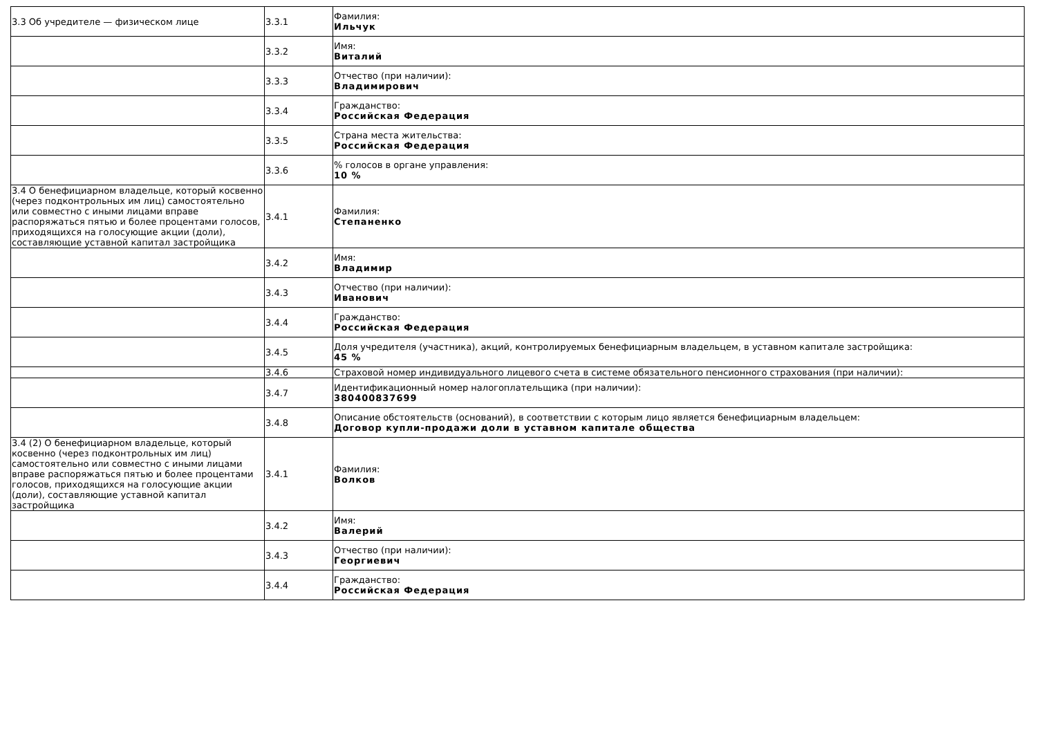| 3.3 Об учредителе — физическом лице | 3.3.1 | Фамилия: Ильчук |
| | 3.3.2 | Имя: Виталий |
| | 3.3.3 | Отчество (при наличии): Владимирович |
| | 3.3.4 | Гражданство: Российская Федерация |
| | 3.3.5 | Страна места жительства: Российская Федерация |
| | 3.3.6 | % голосов в органе управления: 10 % |
| 3.4 О бенефициарном владельце, который косвенно (через подконтрольных им лиц) самостоятельно или совместно с иными лицами вправе распоряжаться пятью и более процентами голосов, приходящихся на голосующие акции (доли), составляющие уставной капитал застройщика | 3.4.1 | Фамилия: Степаненко |
| | 3.4.2 | Имя: Владимир |
| | 3.4.3 | Отчество (при наличии): Иванович |
| | 3.4.4 | Гражданство: Российская Федерация |
| | 3.4.5 | Доля учредителя (участника), акций, контролируемых бенефициарным владельцем, в уставном капитале застройщика: 45 % |
| | 3.4.6 | Страховой номер индивидуального лицевого счета в системе обязательного пенсионного страхования (при наличии): |
| | 3.4.7 | Идентификационный номер налогоплательщика (при наличии): 380400837699 |
| | 3.4.8 | Описание обстоятельств (оснований), в соответствии с которым лицо является бенефициарным владельцем: Договор купли-продажи доли в уставном капитале общества |
| 3.4 (2) О бенефициарном владельце, который косвенно (через подконтрольных им лиц) самостоятельно или совместно с иными лицами вправе распоряжаться пятью и более процентами голосов, приходящихся на голосующие акции (доли), составляющие уставной капитал застройщика | 3.4.1 | Фамилия: Волков |
| | 3.4.2 | Имя: Валерий |
| | 3.4.3 | Отчество (при наличии): Георгиевич |
| | 3.4.4 | Гражданство: Российская Федерация |